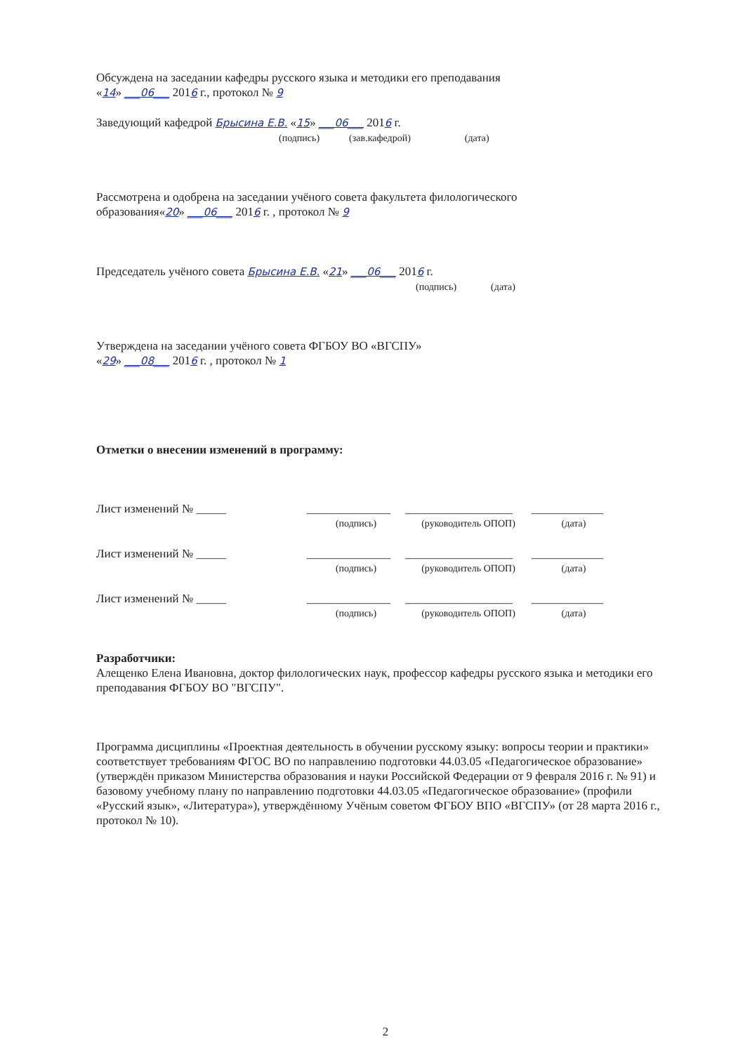Обсуждена на заседании кафедры русского языка и методики его преподавания
«14» ___06___ 2016 г., протокол № 9
Заведующий кафедрой Брысина Е.В. «15» ___06___ 2016 г.
(подпись) (зав.кафедрой) (дата)
Рассмотрена и одобрена на заседании учёного совета факультета филологического
образования«20» ___06___ 2016 г. , протокол № 9
Председатель учёного совета Брысина Е.В. «21» ___06___ 2016 г.
(подпись) (дата)
Утверждена на заседании учёного совета ФГБОУ ВО «ВГСПУ»
«29» ___08___ 2016 г. , протокол № 1
Отметки о внесении изменений в программу:
Лист изменений № _____
______________
__________________
____________
(подпись)
(руководитель ОПОП)
(дата)
Лист изменений № _____
______________
__________________
____________
(подпись)
(руководитель ОПОП)
(дата)
Лист изменений № _____
______________
__________________
____________
(подпись)
(руководитель ОПОП)
(дата)
Разработчики:
Алещенко Елена Ивановна, доктор филологических наук, профессор кафедры русского языка и методики его преподавания ФГБОУ ВО "ВГСПУ".
Программа дисциплины «Проектная деятельность в обучении русскому языку: вопросы теории и практики» соответствует требованиям ФГОС ВО по направлению подготовки 44.03.05 «Педагогическое образование» (утверждён приказом Министерства образования и науки Российской Федерации от 9 февраля 2016 г. № 91) и базовому учебному плану по направлению подготовки 44.03.05 «Педагогическое образование» (профили «Русский язык», «Литература»), утверждённому Учёным советом ФГБОУ ВПО «ВГСПУ» (от 28 марта 2016 г., протокол № 10).
2